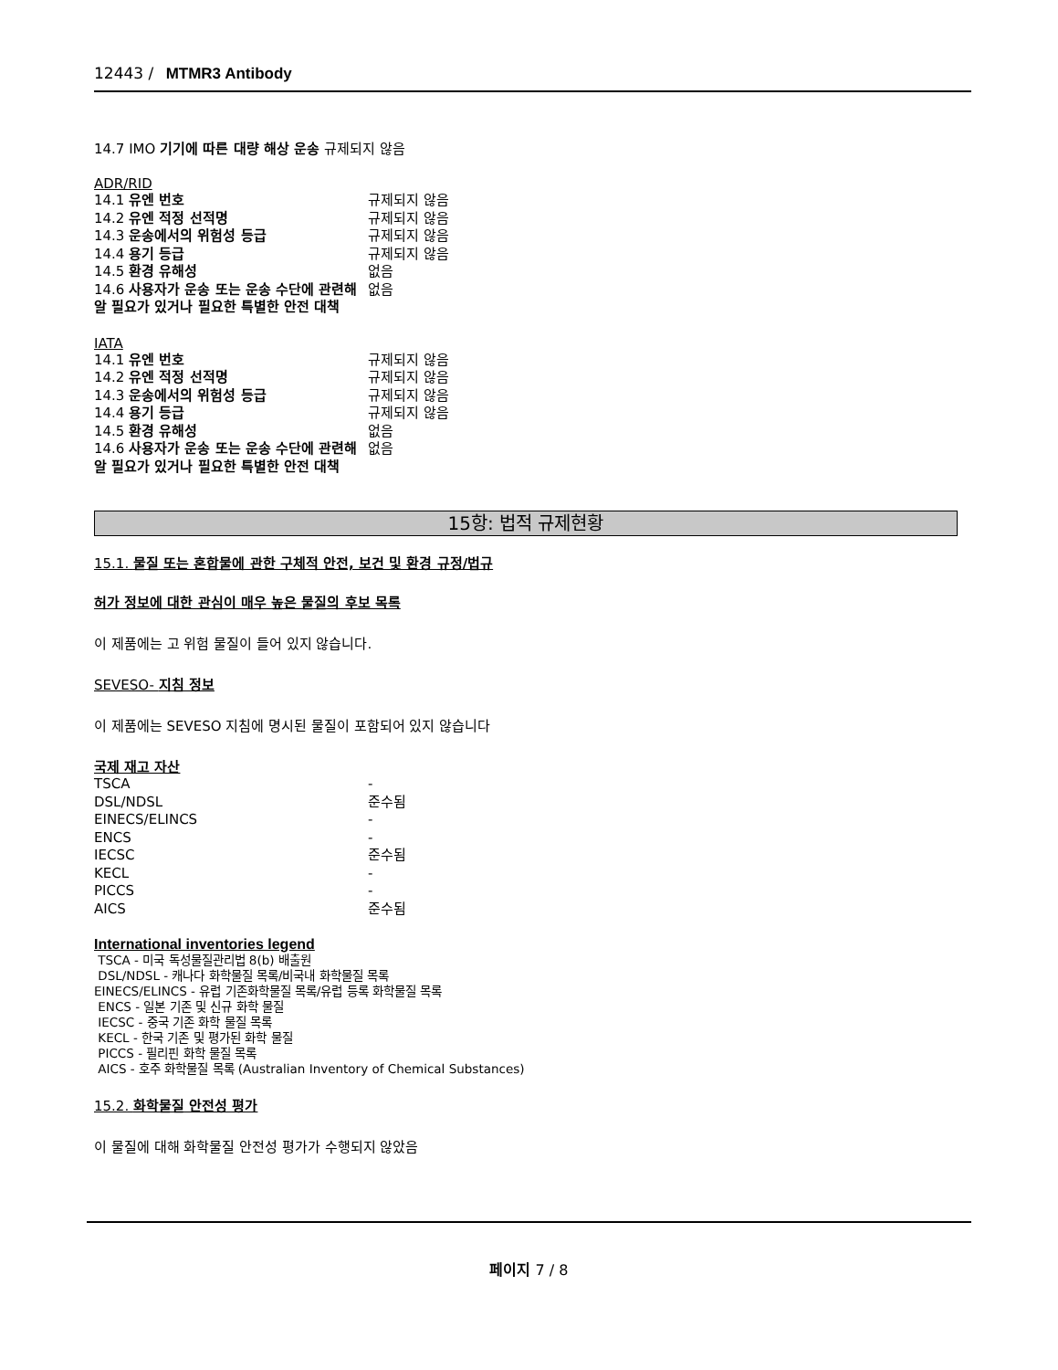12443 / MTMR3 Antibody
14.7 IMO 기기에 따른 대량 해상 운송 규제되지 않음
ADR/RID
| 14.1 유엔 번호 | 규제되지 않음 |
| 14.2 유엔 적정 선적명 | 규제되지 않음 |
| 14.3 운송에서의 위험성 등급 | 규제되지 않음 |
| 14.4 용기 등급 | 규제되지 않음 |
| 14.5 환경 유해성 | 없음 |
| 14.6 사용자가 운송 또는 운송 수단에 관련해 알 필요가 있거나 필요한 특별한 안전 대책 | 없음 |
IATA
| 14.1 유엔 번호 | 규제되지 않음 |
| 14.2 유엔 적정 선적명 | 규제되지 않음 |
| 14.3 운송에서의 위험성 등급 | 규제되지 않음 |
| 14.4 용기 등급 | 규제되지 않음 |
| 14.5 환경 유해성 | 없음 |
| 14.6 사용자가 운송 또는 운송 수단에 관련해 알 필요가 있거나 필요한 특별한 안전 대책 | 없음 |
15항: 법적 규제현황
15.1. 물질 또는 혼합물에 관한 구체적 안전, 보건 및 환경 규정/법규
허가 정보에 대한 관심이 매우 높은 물질의 후보 목록
이 제품에는 고 위험 물질이 들어 있지 않습니다.
SEVESO- 지침 정보
이 제품에는 SEVESO 지침에 명시된 물질이 포함되어 있지 않습니다
국제 재고 자산
| TSCA | - |
| DSL/NDSL | 준수됨 |
| EINECS/ELINCS | - |
| ENCS | - |
| IECSC | 준수됨 |
| KECL | - |
| PICCS | - |
| AICS | 준수됨 |
International inventories legend
TSCA - 미국 독성물질관리법 8(b) 배출원
DSL/NDSL - 캐나다 화학물질 목록/비국내 화학물질 목록
EINECS/ELINCS - 유럽 기존화학물질 목록/유럽 등록 화학물질 목록
ENCS - 일본 기존 및 신규 화학 물질
IECSC - 중국 기존 화학 물질 목록
KECL - 한국 기존 및 평가된 화학 물질
PICCS - 필리핀 화학 물질 목록
AICS - 호주 화학물질 목록 (Australian Inventory of Chemical Substances)
15.2. 화학물질 안전성 평가
이 물질에 대해 화학물질 안전성 평가가 수행되지 않았음
페이지 7 / 8